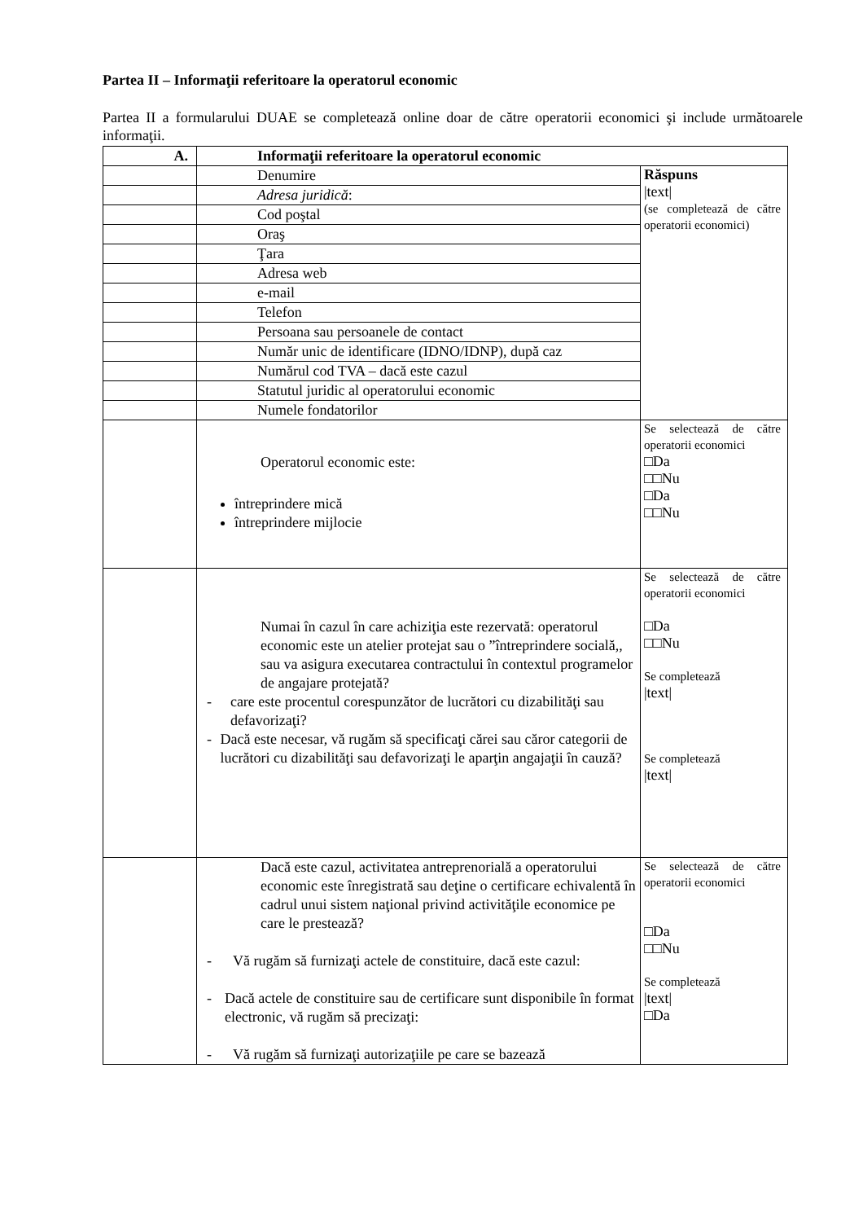Partea II – Informaţii referitoare la operatorul economic
Partea II a formularului DUAE se completează online doar de către operatorii economici şi include următoarele informaţii.
| A. | Informaţii referitoare la operatorul economic | |
| | Denumire | Răspuns /text/ (se completează de către operatorii economici) |
| | Adresa juridică : | |
| | Cod poştal | |
| | Oraş | |
| | Ţara | |
| | Adresa web | |
| | e-mail | |
| | Telefon | |
| | Persoana sau persoanele de contact | |
| | Număr unic de identificare (IDNO/IDNP), după caz | |
| | Numărul cod TVA – dacă este cazul | |
| | Statutul juridic al operatorului economic | |
| | Numele fondatorilor | |
| | Operatorul economic este: întreprindere mică întreprindere mijlocie | Se selectează de către operatorii economici □Da □□Nu □Da □□Nu |
| | Numai în cazul în care achiziţia este rezervată: operatorul economic este un atelier protejat sau o ”întreprindere socială,, sau va asigura executarea contractului în contextul programelor de angajare protejată? - care este procentul corespunzător de lucrători cu dizabilităţi sau defavorizaţi? - Dacă este necesar, vă rugăm să specificaţi cărei sau căror categorii de lucrători cu dizabilităţi sau defavorizaţi le aparţin angajaţii în cauză? | Se selectează de către operatorii economici □Da □□Nu Se completează /text/ Se completează /text/ |
| | Dacă este cazul, activitatea antreprenorială a operatorului economic este înregistrată sau deţine o certificare echivalentă în cadrul unui sistem naţional privind activităţile economice pe care le prestează? - Vă rugăm să furnizaţi actele de constituire, dacă este cazul: - Dacă actele de constituire sau de certificare sunt disponibile în format electronic, vă rugăm să precizaţi: - Vă rugăm să furnizaţi autorizaţiile pe care se bazează | Se selectează de către operatorii economici □Da □□Nu Se completează /text/ □Da |